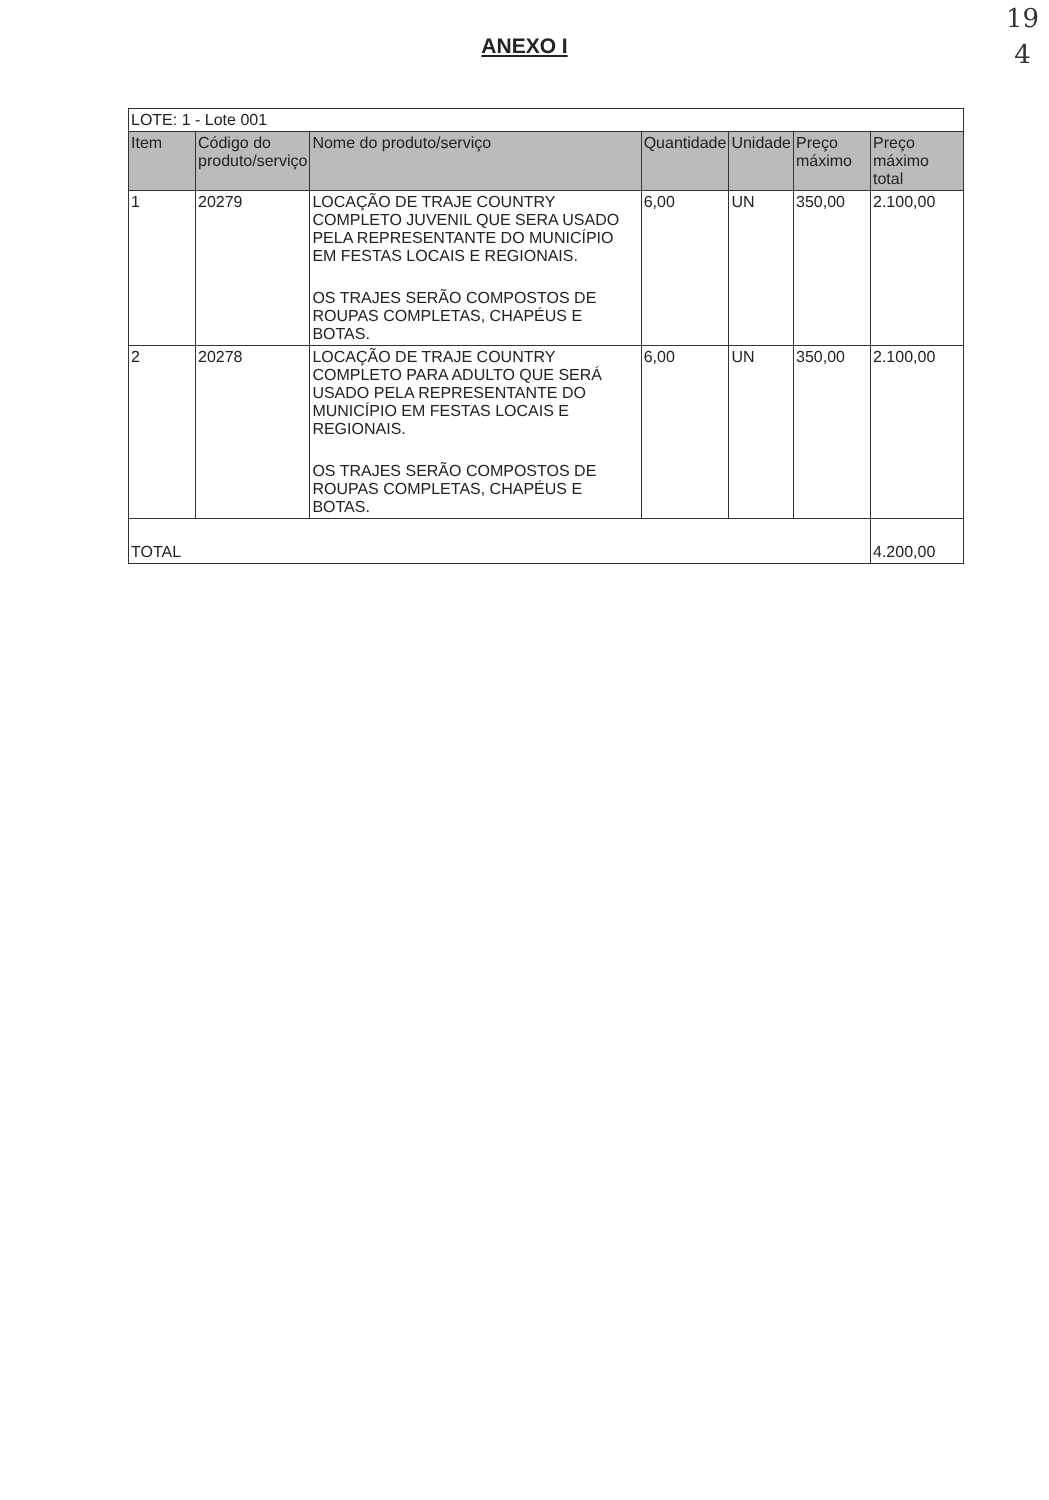19
4
ANEXO I
| LOTE: 1 - Lote 001 | | | | | | |
| Item | Código do produto/serviço | Nome do produto/serviço | Quantidade | Unidade | Preço máximo | Preço máximo total |
| 1 | 20279 | LOCAÇÃO DE TRAJE COUNTRY COMPLETO JUVENIL QUE SERA USADO PELA REPRESENTANTE DO MUNICÍPIO EM FESTAS LOCAIS E REGIONAIS. OS TRAJES SERÃO COMPOSTOS DE ROUPAS COMPLETAS, CHAPÉUS E BOTAS. | 6,00 | UN | 350,00 | 2.100,00 |
| 2 | 20278 | LOCAÇÃO DE TRAJE COUNTRY COMPLETO PARA ADULTO QUE SERÁ USADO PELA REPRESENTANTE DO MUNICÍPIO EM FESTAS LOCAIS E REGIONAIS. OS TRAJES SERÃO COMPOSTOS DE ROUPAS COMPLETAS, CHAPÉUS E BOTAS. | 6,00 | UN | 350,00 | 2.100,00 |
| TOTAL | | | | | | 4.200,00 |